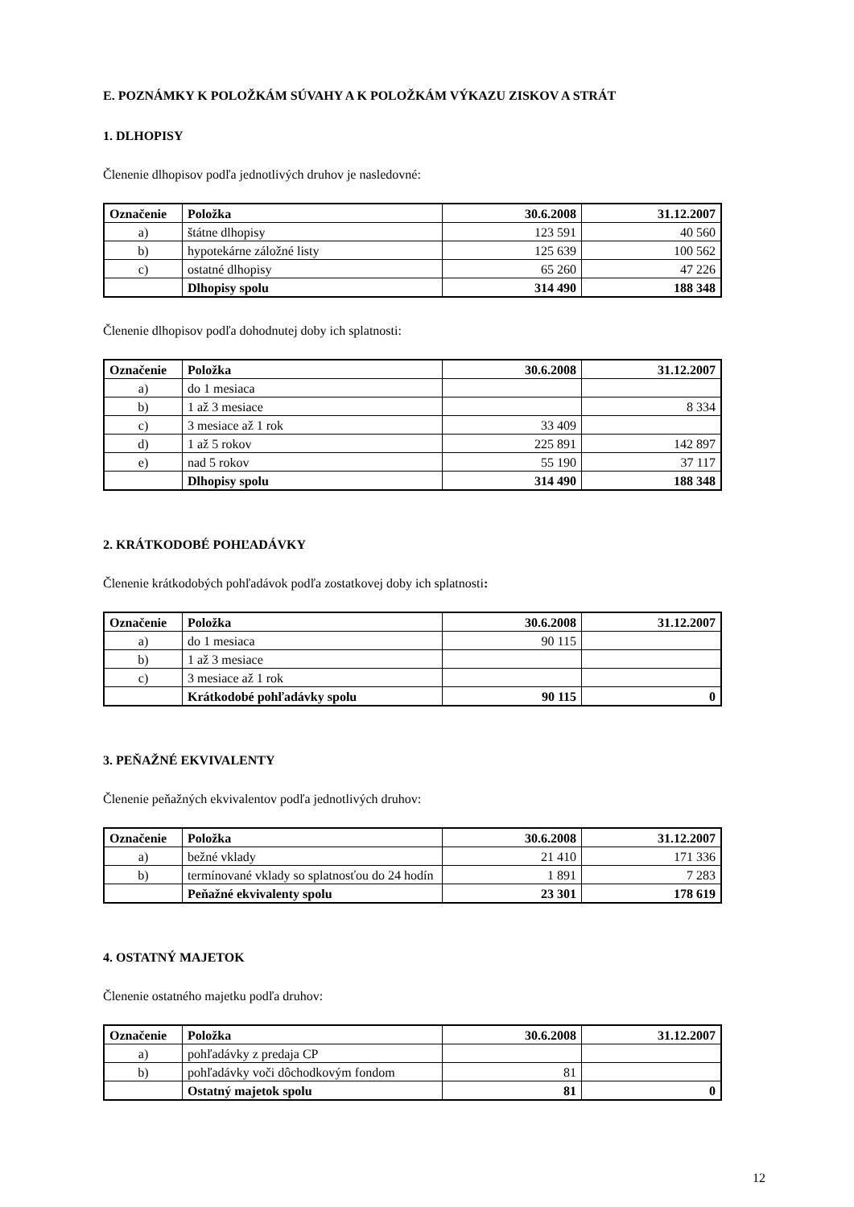E. POZNÁMKY K POLOŽKÁM SÚVAHY A K POLOŽKÁM VÝKAZU ZISKOV A STRÁT
1. DLHOPISY
Členenie dlhopisov podľa jednotlivých druhov je nasledovné:
| Označenie | Položka | 30.6.2008 | 31.12.2007 |
| --- | --- | --- | --- |
| a) | štátne dlhopisy | 123 591 | 40 560 |
| b) | hypotekárne záložné listy | 125 639 | 100 562 |
| c) | ostatné dlhopisy | 65 260 | 47 226 |
| | Dlhopisy spolu | 314 490 | 188 348 |
Členenie dlhopisov podľa dohodnutej doby ich splatnosti:
| Označenie | Položka | 30.6.2008 | 31.12.2007 |
| --- | --- | --- | --- |
| a) | do 1 mesiaca | | |
| b) | 1 až 3 mesiace | | 8 334 |
| c) | 3 mesiace až 1 rok | 33 409 | |
| d) | 1 až 5 rokov | 225 891 | 142 897 |
| e) | nad 5 rokov | 55 190 | 37 117 |
| | Dlhopisy spolu | 314 490 | 188 348 |
2. KRÁTKODOBÉ POHĽADÁVKY
Členenie krátkodobých pohľadávok podľa zostatkovej doby ich splatnosti:
| Označenie | Položka | 30.6.2008 | 31.12.2007 |
| --- | --- | --- | --- |
| a) | do 1 mesiaca | 90 115 | |
| b) | 1 až 3 mesiace | | |
| c) | 3 mesiace až 1 rok | | |
| | Krátkodobé pohľadávky spolu | 90 115 | 0 |
3. PEŇAŽNÉ EKVIVALENTY
Členenie peňažných ekvivalentov podľa jednotlivých druhov:
| Označenie | Položka | 30.6.2008 | 31.12.2007 |
| --- | --- | --- | --- |
| a) | bežné vklady | 21 410 | 171 336 |
| b) | termínované vklady so splatnosťou do 24 hodín | 1 891 | 7 283 |
| | Peňažné ekvivalenty spolu | 23 301 | 178 619 |
4. OSTATNÝ MAJETOK
Členenie ostatného majetku podľa druhov:
| Označenie | Položka | 30.6.2008 | 31.12.2007 |
| --- | --- | --- | --- |
| a) | pohľadávky z predaja CP | | |
| b) | pohľadávky voči dôchodkovým fondom | 81 | |
| | Ostatný majetok spolu | 81 | 0 |
12